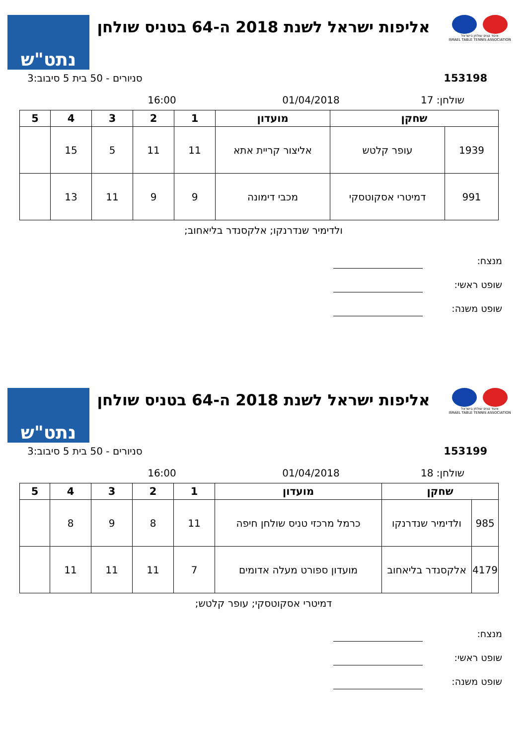איגוד טניס שולחן בישראל
ISRAEL TABLE TENNIS ASSOCIATION
אליפות ישראל לשנת 2018 ה-64 בטניס שולחן
נתט"ש
153198 סניורים - 50 בית 5 סיבוב:3
שולחן: 17 01/04/2018 16:00
| שחקן | | מועדון | 1 | 2 | 3 | 4 | 5 |
| --- | --- | --- | --- | --- | --- | --- | --- |
| 1939 | עופר קלטש | אליצור קריית אתא | 11 | 11 | 5 | 15 | |
| 991 | דמיטרי אסקוטסקי | מכבי דימונה | 9 | 9 | 11 | 13 | |
ולדימיר שנדרנקו; אלקסנדר בליאחוב;
מנצח:
שופט ראשי:
שופט משנה:
איגוד טניס שולחן בישראל
ISRAEL TABLE TENNIS ASSOCIATION
אליפות ישראל לשנת 2018 ה-64 בטניס שולחן
נתט"ש
153199 סניורים - 50 בית 5 סיבוב:3
שולחן: 18 01/04/2018 16:00
| שחקן | | מועדון | 1 | 2 | 3 | 4 | 5 |
| --- | --- | --- | --- | --- | --- | --- | --- |
| 985 | ולדימיר שנדרנקו | כרמל מרכזי טניס שולחן חיפה | 11 | 8 | 9 | 8 | |
| 4179 | אלקסנדר בליאחוב | מועדון ספורט מעלה אדומים | 7 | 11 | 11 | 11 | |
דמיטרי אסקוטסקי; עופר קלטש;
מנצח:
שופט ראשי:
שופט משנה: